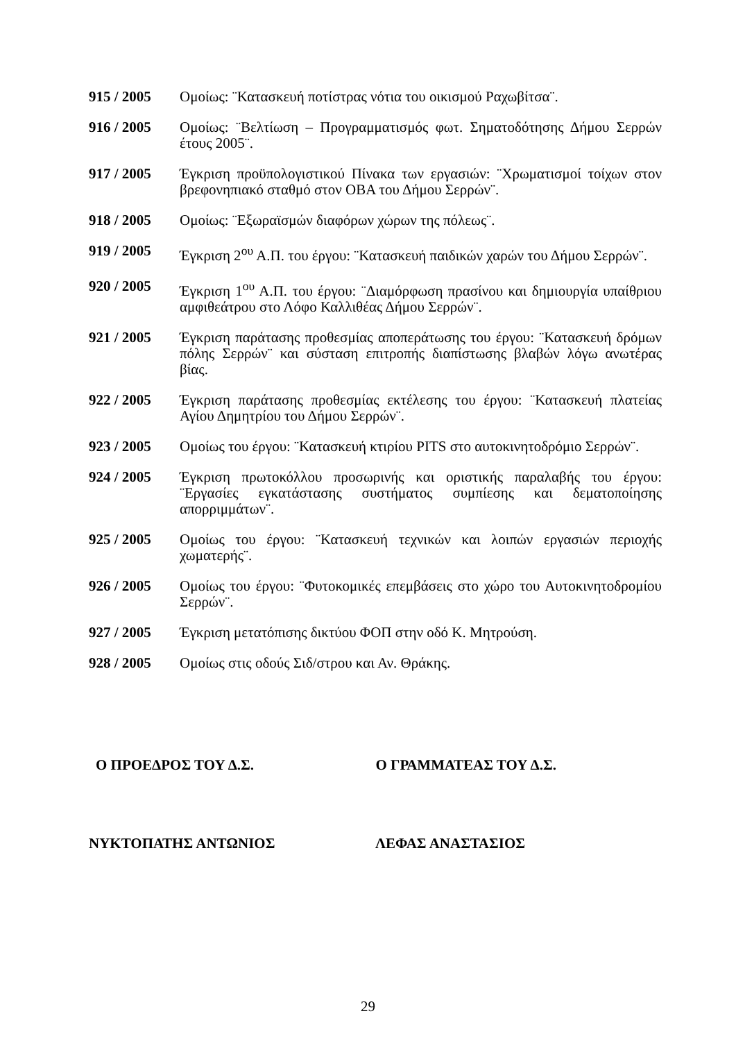915 / 2005 Ομοίως: ¨Κατασκευή ποτίστρας νότια του οικισμού Ραχωβίτσα¨.
916 / 2005 Ομοίως: ¨Βελτίωση – Προγραμματισμός φωτ. Σηματοδότησης Δήμου Σερρών έτους 2005¨.
917 / 2005 Έγκριση προϋπολογιστικού Πίνακα των εργασιών: ¨Χρωματισμοί τοίχων στον βρεφονηπιακό σταθμό στον ΟΒΑ του Δήμου Σερρών¨.
918 / 2005 Ομοίως: ¨Εξωραϊσμών διαφόρων χώρων της πόλεως¨.
919 / 2005 Έγκριση 2<sup>ου</sup> Α.Π. του έργου: ¨Κατασκευή παιδικών χαρών του Δήμου Σερρών¨.
920 / 2005 Έγκριση 1<sup>ου</sup> Α.Π. του έργου: ¨Διαμόρφωση πρασίνου και δημιουργία υπαίθριου αμφιθεάτρου στο Λόφο Καλλιθέας Δήμου Σερρών¨.
921 / 2005 Έγκριση παράτασης προθεσμίας αποπεράτωσης του έργου: ¨Κατασκευή δρόμων πόλης Σερρών¨ και σύσταση επιτροπής διαπίστωσης βλαβών λόγω ανωτέρας βίας.
922 / 2005 Έγκριση παράτασης προθεσμίας εκτέλεσης του έργου: ¨Κατασκευή πλατείας Αγίου Δημητρίου του Δήμου Σερρών¨.
923 / 2005 Ομοίως του έργου: ¨Κατασκευή κτιρίου PITS στο αυτοκινητοδρόμιο Σερρών¨.
924 / 2005 Έγκριση πρωτοκόλλου προσωρινής και οριστικής παραλαβής του έργου: ¨Εργασίες εγκατάστασης συστήματος συμπίεσης και δεματοποίησης απορριμμάτων¨.
925 / 2005 Ομοίως του έργου: ¨Κατασκευή τεχνικών και λοιπών εργασιών περιοχής χωματερής¨.
926 / 2005 Ομοίως του έργου: ¨Φυτοκομικές επεμβάσεις στο χώρο του Αυτοκινητοδρομίου Σερρών¨.
927 / 2005 Έγκριση μετατόπισης δικτύου ΦΟΠ στην οδό Κ. Μητρούση.
928 / 2005 Ομοίως στις οδούς Σιδ/στρου και Αν. Θράκης.
Ο ΠΡΟΕΔΡΟΣ ΤΟΥ Δ.Σ. Ο ΓΡΑΜΜΑΤΕΑΣ ΤΟΥ Δ.Σ.
ΝΥΚΤΟΠΑΤΗΣ ΑΝΤΩΝΙΟΣ ΛΕΦΑΣ ΑΝΑΣΤΑΣΙΟΣ
29